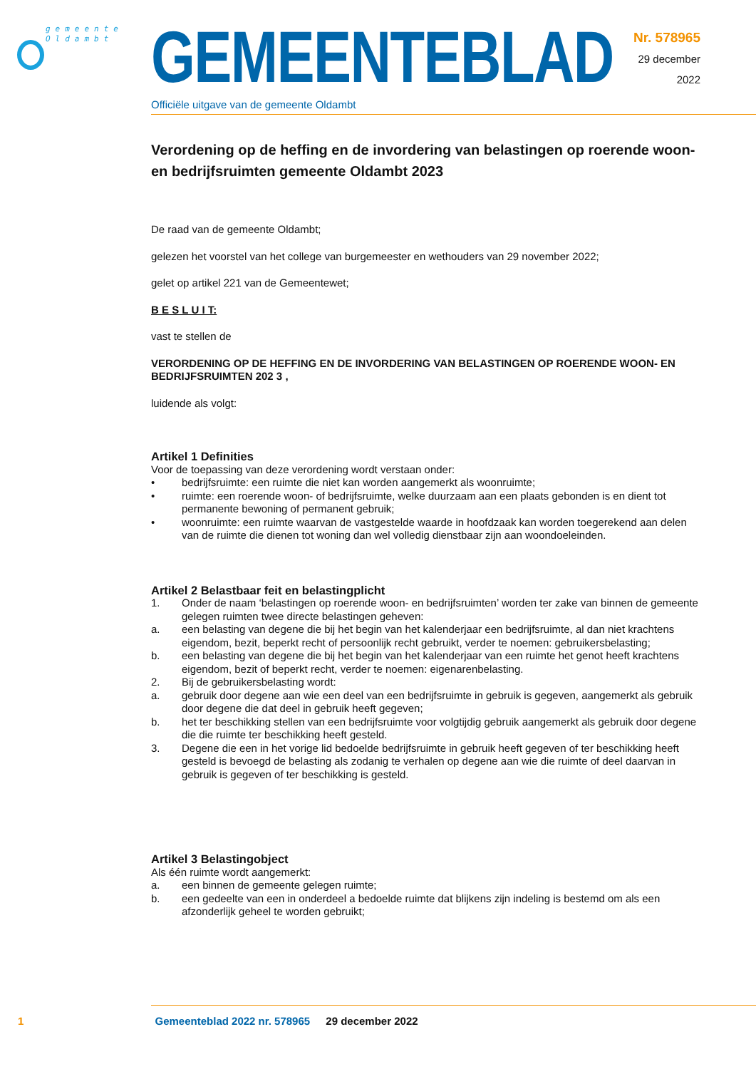gemeente
Oldambt
GEMEENTEBLAD
Officiële uitgave van de gemeente Oldambt
Nr. 578965
29 december
2022
Verordening op de heffing en de invordering van belastingen op roerende woon- en bedrijfsruimten gemeente Oldambt 2023
De raad van de gemeente Oldambt;
gelezen het voorstel van het college van burgemeester en wethouders van 29 november 2022;
gelet op artikel 221 van de Gemeentewet;
B E S L U I T:
vast te stellen de
VERORDENING OP DE HEFFING EN DE INVORDERING VAN BELASTINGEN OP ROERENDE WOON- EN BEDRIJFSRUIMTEN 202 3 ,
luidende als volgt:
Artikel 1 Definities
Voor de toepassing van deze verordening wordt verstaan onder:
• bedrijfsruimte: een ruimte die niet kan worden aangemerkt als woonruimte;
• ruimte: een roerende woon- of bedrijfsruimte, welke duurzaam aan een plaats gebonden is en dient tot permanente bewoning of permanent gebruik;
• woonruimte: een ruimte waarvan de vastgestelde waarde in hoofdzaak kan worden toegerekend aan delen van de ruimte die dienen tot woning dan wel volledig dienstbaar zijn aan woondoeleinden.
Artikel 2 Belastbaar feit en belastingplicht
1. Onder de naam ‘belastingen op roerende woon- en bedrijfsruimten’ worden ter zake van binnen de gemeente gelegen ruimten twee directe belastingen geheven:
a. een belasting van degene die bij het begin van het kalenderjaar een bedrijfsruimte, al dan niet krachtens eigendom, bezit, beperkt recht of persoonlijk recht gebruikt, verder te noemen: gebruikersbelasting;
b. een belasting van degene die bij het begin van het kalenderjaar van een ruimte het genot heeft krachtens eigendom, bezit of beperkt recht, verder te noemen: eigenarenbelasting.
2. Bij de gebruikersbelasting wordt:
a. gebruik door degene aan wie een deel van een bedrijfsruimte in gebruik is gegeven, aangemerkt als gebruik door degene die dat deel in gebruik heeft gegeven;
b. het ter beschikking stellen van een bedrijfsruimte voor volgtijdig gebruik aangemerkt als gebruik door degene die die ruimte ter beschikking heeft gesteld.
3. Degene die een in het vorige lid bedoelde bedrijfsruimte in gebruik heeft gegeven of ter beschikking heeft gesteld is bevoegd de belasting als zodanig te verhalen op degene aan wie die ruimte of deel daarvan in gebruik is gegeven of ter beschikking is gesteld.
Artikel 3 Belastingobject
Als één ruimte wordt aangemerkt:
a. een binnen de gemeente gelegen ruimte;
b. een gedeelte van een in onderdeel a bedoelde ruimte dat blijkens zijn indeling is bestemd om als een afzonderlijk geheel te worden gebruikt;
1 Gemeenteblad 2022 nr. 578965 29 december 2022